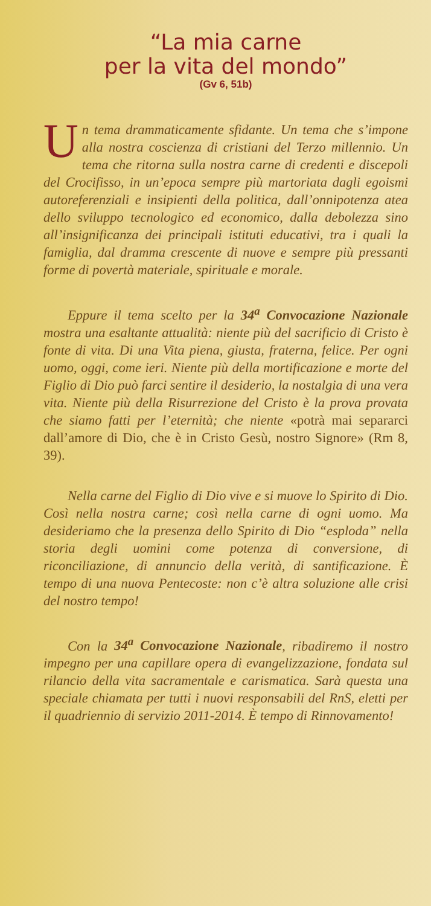“La mia carne
per la vita del mondo”
(Gv 6, 51b)
Un tema drammaticamente sfidante. Un tema che s’impone alla nostra coscienza di cristiani del Terzo millennio. Un tema che ritorna sulla nostra carne di credenti e discepoli del Crocifisso, in un’epoca sempre più martoriata dagli egoismi autoreferenziali e insipienti della politica, dall’onnipotenza atea dello sviluppo tecnologico ed economico, dalla debolezza sino all’insignificanza dei principali istituti educativi, tra i quali la famiglia, dal dramma crescente di nuove e sempre più pressanti forme di povertà materiale, spirituale e morale.
Eppure il tema scelto per la 34<sup>a</sup> Convocazione Nazionale mostra una esaltante attualità: niente più del sacrificio di Cristo è fonte di vita. Di una Vita piena, giusta, fraterna, felice. Per ogni uomo, oggi, come ieri. Niente più della mortificazione e morte del Figlio di Dio può farci sentire il desiderio, la nostalgia di una vera vita. Niente più della Risurrezione del Cristo è la prova provata che siamo fatti per l’eternità; che niente «potrà mai separarci dall’amore di Dio, che è in Cristo Gesù, nostro Signore» (Rm 8, 39).
Nella carne del Figlio di Dio vive e si muove lo Spirito di Dio. Così nella nostra carne; così nella carne di ogni uomo. Ma desideriamo che la presenza dello Spirito di Dio “esploda” nella storia degli uomini come potenza di conversione, di riconciliazione, di annuncio della verità, di santificazione. È tempo di una nuova Pentecoste: non c’è altra soluzione alle crisi del nostro tempo!
Con la 34<sup>a</sup> Convocazione Nazionale, ribadiremo il nostro impegno per una capillare opera di evangelizzazione, fondata sul rilancio della vita sacramentale e carismatica. Sarà questa una speciale chiamata per tutti i nuovi responsabili del RnS, eletti per il quadriennio di servizio 2011-2014. È tempo di Rinnovamento!